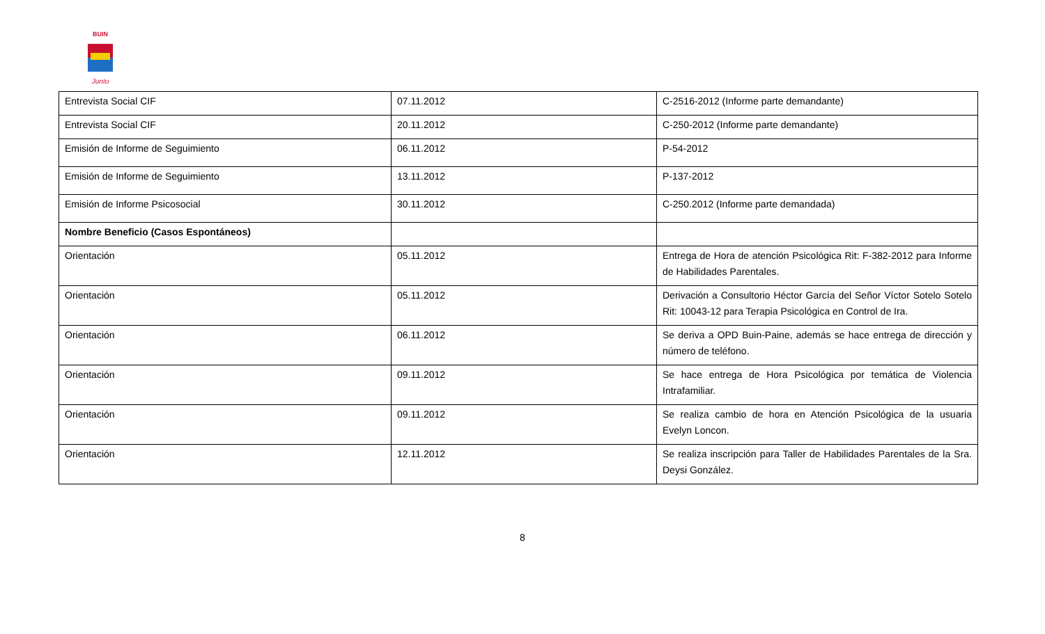BUIN
Junto
| Entrevista Social CIF | 07.11.2012 | C-2516-2012 (Informe parte demandante) |
| Entrevista Social CIF | 20.11.2012 | C-250-2012 (Informe parte demandante) |
| Emisión de Informe de Seguimiento | 06.11.2012 | P-54-2012 |
| Emisión de Informe de Seguimiento | 13.11.2012 | P-137-2012 |
| Emisión de Informe Psicosocial | 30.11.2012 | C-250.2012 (Informe parte demandada) |
| Nombre Beneficio (Casos Espontáneos) | | |
| Orientación | 05.11.2012 | Entrega de Hora de atención Psicológica Rit: F-382-2012 para Informe de Habilidades Parentales. |
| Orientación | 05.11.2012 | Derivación a Consultorio Héctor García del Señor Víctor Sotelo Sotelo Rit: 10043-12 para Terapia Psicológica en Control de Ira. |
| Orientación | 06.11.2012 | Se deriva a OPD Buin-Paine, además se hace entrega de dirección y número de teléfono. |
| Orientación | 09.11.2012 | Se hace entrega de Hora Psicológica por temática de Violencia Intrafamiliar. |
| Orientación | 09.11.2012 | Se realiza cambio de hora en Atención Psicológica de la usuaria Evelyn Loncon. |
| Orientación | 12.11.2012 | Se realiza inscripción para Taller de Habilidades Parentales de la Sra. Deysi González. |
8